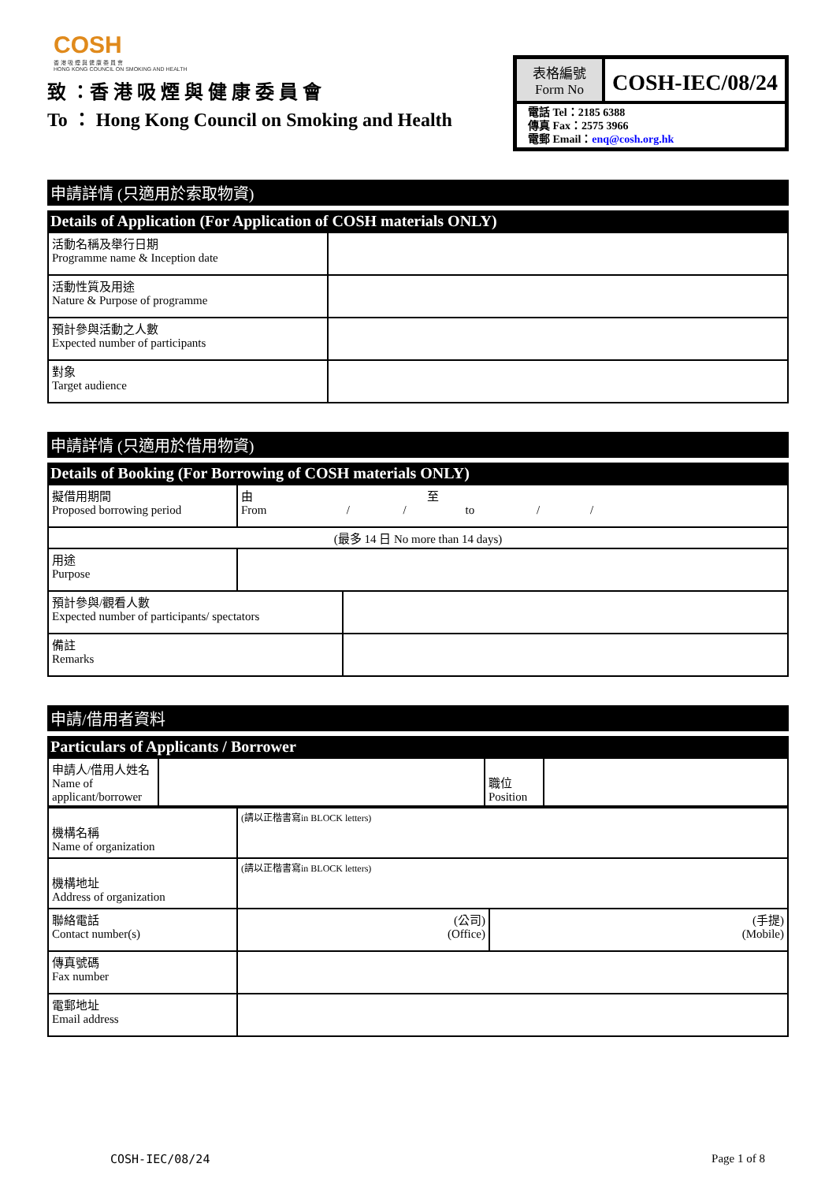COSH
香 港 吸 煙 與 健 康 委 員 會
HONG KONG COUNCIL ON SMOKING AND HEALTH
致 ：香 港 吸 煙 與 健 康 委 員 會
To ： Hong Kong Council on Smoking and Health
表格編號
Form No
COSH-IEC/08/24
電話 Tel：2185 6388
傳真 Fax：2575 3966
電郵 Email：enq@cosh.org.hk
申請詳情 (只適用於索取物資)
Details of Application (For Application of COSH materials ONLY)
| 活動名稱及舉行日期 Programme name & Inception date | |
| 活動性質及用途 Nature & Purpose of programme | |
| 預計參與活動之人數 Expected number of participants | |
| 對象 Target audience | |
申請詳情 (只適用於借用物資)
Details of Booking (For Borrowing of COSH materials ONLY)
| 擬借用期間 Proposed borrowing period | 由 至 From / / to / / | |
| (最多 14 日 No more than 14 days) | | |
| 用途 Purpose | | |
| 預計參與/觀看人數 Expected number of participants/ spectators | | |
| 備註 Remarks | | |
申請/借用者資料
Particulars of Applicants / Borrower
| 申請人/借用人姓名 Name of applicant/borrower | | 職位 Position | |
| 機構名稱 Name of organization | (請以正楷書寫in BLOCK letters) | |
| 機構地址 Address of organization | (請以正楷書寫in BLOCK letters) | |
| 聯絡電話 Contact number(s) | (公司) (Office) | (手提) (Mobile) |
| 傳真號碼 Fax number | | |
| 電郵地址 Email address | | |
COSH-IEC/08/24 Page 1 of 8